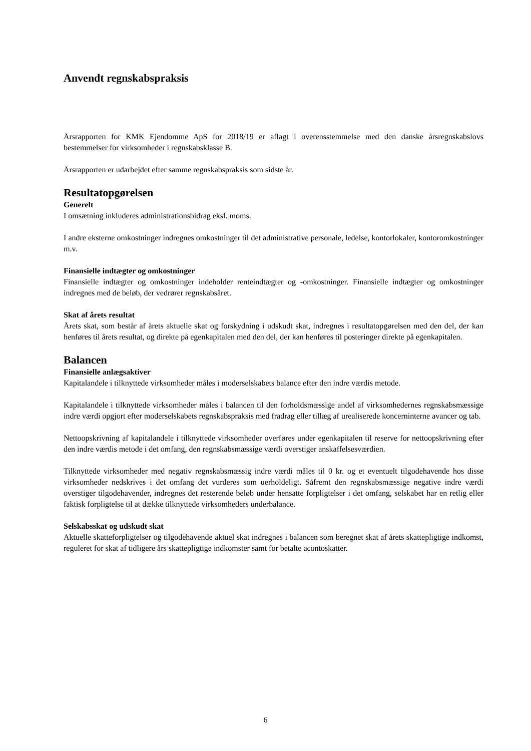Anvendt regnskabspraksis
Årsrapporten for KMK Ejendomme ApS for 2018/19 er aflagt i overensstemmelse med den danske årsregnskabslovs bestemmelser for virksomheder i regnskabsklasse B.
Årsrapporten er udarbejdet efter samme regnskabspraksis som sidste år.
Resultatopgørelsen
Generelt
I omsætning inkluderes administrationsbidrag eksl. moms.
I andre eksterne omkostninger indregnes omkostninger til det administrative personale, ledelse, kontorlokaler, kontoromkostninger m.v.
Finansielle indtægter og omkostninger
Finansielle indtægter og omkostninger indeholder renteindtægter og -omkostninger. Finansielle indtægter og omkostninger indregnes med de beløb, der vedrører regnskabsåret.
Skat af årets resultat
Årets skat, som består af årets aktuelle skat og forskydning i udskudt skat, indregnes i resultatopgørelsen med den del, der kan henføres til årets resultat, og direkte på egenkapitalen med den del, der kan henføres til posteringer direkte på egenkapitalen.
Balancen
Finansielle anlægsaktiver
Kapitalandele i tilknyttede virksomheder måles i moderselskabets balance efter den indre værdis metode.
Kapitalandele i tilknyttede virksomheder måles i balancen til den forholdsmæssige andel af virksomhedernes regnskabsmæssige indre værdi opgjort efter moderselskabets regnskabspraksis med fradrag eller tillæg af urealiserede koncerninterne avancer og tab.
Nettoopskrivning af kapitalandele i tilknyttede virksomheder overføres under egenkapitalen til reserve for nettoopskrivning efter den indre værdis metode i det omfang, den regnskabsmæssige værdi overstiger anskaffelsesværdien.
Tilknyttede virksomheder med negativ regnskabsmæssig indre værdi måles til 0 kr. og et eventuelt tilgodehavende hos disse virksomheder nedskrives i det omfang det vurderes som uerholdeligt. Såfremt den regnskabsmæssige negative indre værdi overstiger tilgodehavender, indregnes det resterende beløb under hensatte forpligtelser i det omfang, selskabet har en retlig eller faktisk forpligtelse til at dække tilknyttede virksomheders underbalance.
Selskabsskat og udskudt skat
Aktuelle skatteforpligtelser og tilgodehavende aktuel skat indregnes i balancen som beregnet skat af årets skattepligtige indkomst, reguleret for skat af tidligere års skattepligtige indkomster samt for betalte acontoskatter.
6